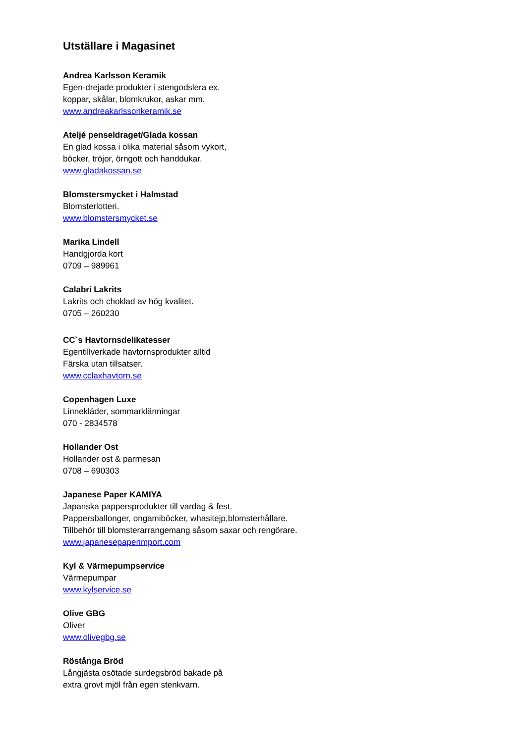Utställare i Magasinet
Andrea Karlsson Keramik
Egen-drejade produkter i stengodslera ex.
koppar, skålar, blomkrukor, askar mm.
www.andreakarlssonkeramik.se
Ateljé penseldraget/Glada kossan
En glad kossa i olika material såsom vykort,
böcker, tröjor, örngott och handdukar.
www.gladakossan.se
Blomstersmycket i Halmstad
Blomsterlotteri.
www.blomstersmycket.se
Marika Lindell
Handgjorda kort
0709 – 989961
Calabri Lakrits
Lakrits och choklad av hög kvalitet.
0705 – 260230
CC`s Havtornsdelikatesser
Egentillverkade havtornsprodukter alltid
Färska utan tillsatser.
www.cclaxhavtorn.se
Copenhagen Luxe
Linnekläder, sommarklänningar
070 - 2834578
Hollander Ost
Hollander ost & parmesan
0708 – 690303
Japanese Paper KAMIYA
Japanska pappersprodukter till vardag & fest.
Pappersballonger, ongamiböcker, whasitejp,blomsterhållare.
Tillbehör till blomsterarrangemang såsom saxar och rengörare.
www.japanesepaperimport.com
Kyl & Värmepumpservice
Värmepumpar
www.kylservice.se
Olive GBG
Oliver
www.olivegbg.se
Röstånga Bröd
Långjästa osötade surdegsbröd bakade på
extra grovt mjöl från egen stenkvarn.